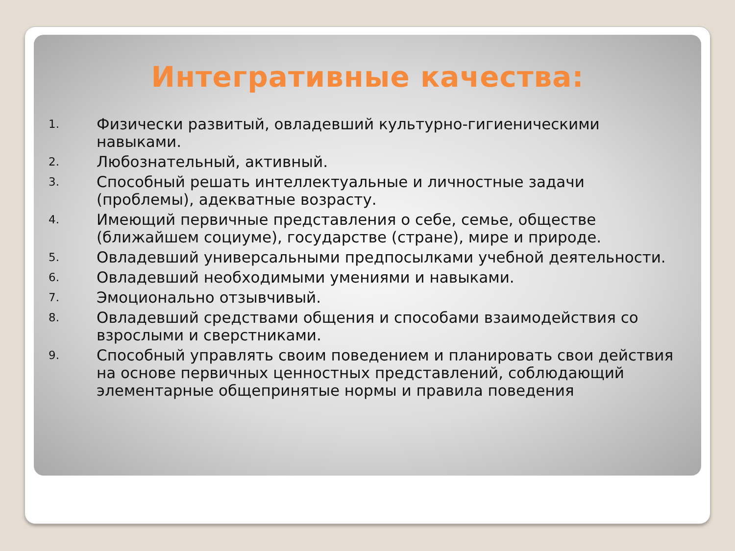Интегративные качества:
1. Физически развитый, овладевший культурно-гигиеническими навыками.
2. Любознательный, активный.
3. Способный решать интеллектуальные и личностные задачи (проблемы), адекватные возрасту.
4. Имеющий первичные представления о себе, семье, обществе (ближайшем социуме), государстве (стране), мире и природе.
5. Овладевший универсальными предпосылками учебной деятельности.
6. Овладевший необходимыми умениями и навыками.
7. Эмоционально отзывчивый.
8. Овладевший средствами общения и способами взаимодействия со взрослыми и сверстниками.
9. Способный управлять своим поведением и планировать свои действия на основе первичных ценностных представлений, соблюдающий элементарные общепринятые нормы и правила поведения